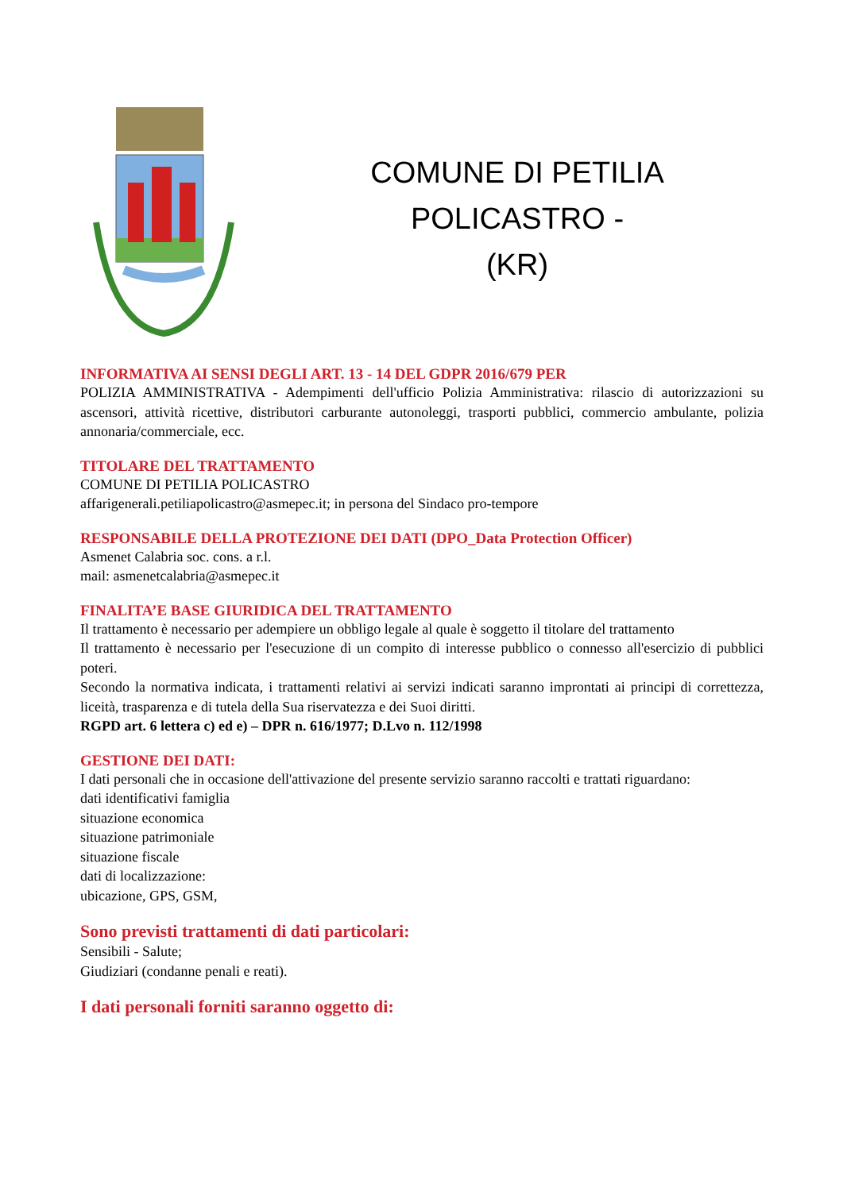COMUNE DI PETILIA POLICASTRO -
(KR)
INFORMATIVA AI SENSI DEGLI ART. 13 - 14 DEL GDPR 2016/679 PER
POLIZIA AMMINISTRATIVA - Adempimenti dell'ufficio Polizia Amministrativa: rilascio di autorizzazioni su ascensori, attività ricettive, distributori carburante autonoleggi, trasporti pubblici, commercio ambulante, polizia annonaria/commerciale, ecc.
TITOLARE DEL TRATTAMENTO
COMUNE DI PETILIA POLICASTRO
affarigenerali.petiliapolicastro@asmepec.it; in persona del Sindaco pro-tempore
RESPONSABILE DELLA PROTEZIONE DEI DATI (DPO_Data Protection Officer)
Asmenet Calabria soc. cons. a r.l.
mail: asmenetcalabria@asmepec.it
FINALITA’E BASE GIURIDICA DEL TRATTAMENTO
Il trattamento è necessario per adempiere un obbligo legale al quale è soggetto il titolare del trattamento
Il trattamento è necessario per l'esecuzione di un compito di interesse pubblico o connesso all'esercizio di pubblici poteri.
Secondo la normativa indicata, i trattamenti relativi ai servizi indicati saranno improntati ai principi di correttezza, liceità, trasparenza e di tutela della Sua riservatezza e dei Suoi diritti.
RGPD art. 6 lettera c) ed e) – DPR n. 616/1977; D.Lvo n. 112/1998
GESTIONE DEI DATI:
I dati personali che in occasione dell'attivazione del presente servizio saranno raccolti e trattati riguardano:
dati identificativi famiglia
situazione economica
situazione patrimoniale
situazione fiscale
dati di localizzazione:
ubicazione, GPS, GSM,
Sono previsti trattamenti di dati particolari:
Sensibili - Salute;
Giudiziari (condanne penali e reati).
I dati personali forniti saranno oggetto di: